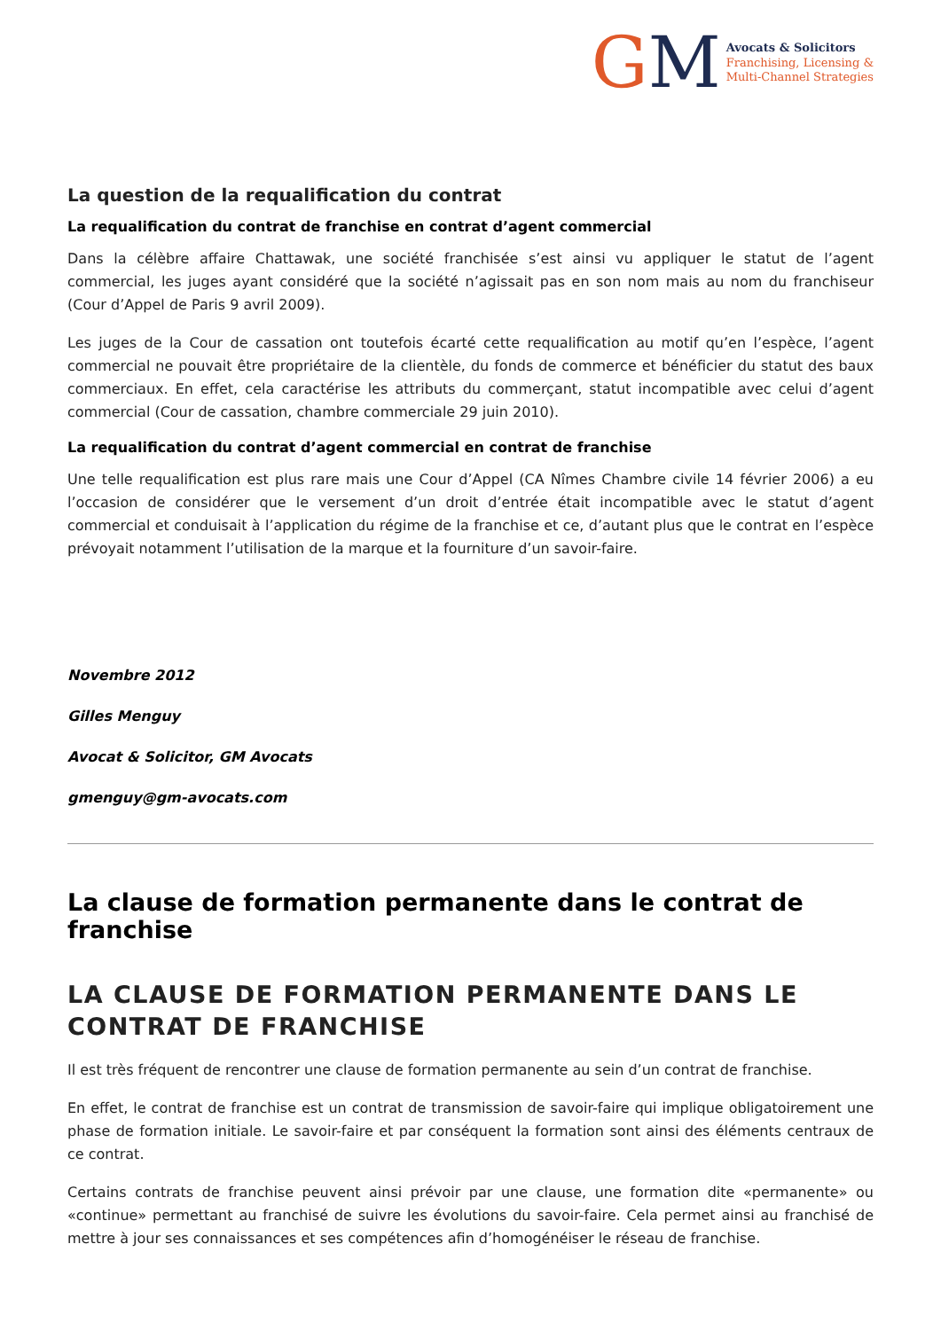GM
Avocats & Solicitors
Franchising, Licensing &
Multi-Channel Strategies
La question de la requalification du contrat
La requalification du contrat de franchise en contrat d’agent commercial
Dans la célèbre affaire Chattawak, une société franchisée s’est ainsi vu appliquer le statut de l’agent commercial, les juges ayant considéré que la société n’agissait pas en son nom mais au nom du franchiseur (Cour d’Appel de Paris 9 avril 2009).
Les juges de la Cour de cassation ont toutefois écarté cette requalification au motif qu’en l’espèce, l’agent commercial ne pouvait être propriétaire de la clientèle, du fonds de commerce et bénéficier du statut des baux commerciaux. En effet, cela caractérise les attributs du commerçant, statut incompatible avec celui d’agent commercial (Cour de cassation, chambre commerciale 29 juin 2010).
La requalification du contrat d’agent commercial en contrat de franchise
Une telle requalification est plus rare mais une Cour d’Appel (CA Nîmes Chambre civile 14 février 2006) a eu l’occasion de considérer que le versement d’un droit d’entrée était incompatible avec le statut d’agent commercial et conduisait à l’application du régime de la franchise et ce, d’autant plus que le contrat en l’espèce prévoyait notamment l’utilisation de la marque et la fourniture d’un savoir-faire.
Novembre 2012
Gilles Menguy
Avocat & Solicitor, GM Avocats
gmenguy@gm-avocats.com
La clause de formation permanente dans le contrat de franchise
LA CLAUSE DE FORMATION PERMANENTE DANS LE CONTRAT DE FRANCHISE
Il est très fréquent de rencontrer une clause de formation permanente au sein d’un contrat de franchise.
En effet, le contrat de franchise est un contrat de transmission de savoir-faire qui implique obligatoirement une phase de formation initiale. Le savoir-faire et par conséquent la formation sont ainsi des éléments centraux de ce contrat.
Certains contrats de franchise peuvent ainsi prévoir par une clause, une formation dite «permanente» ou «continue» permettant au franchisé de suivre les évolutions du savoir-faire. Cela permet ainsi au franchisé de mettre à jour ses connaissances et ses compétences afin d’homogénéiser le réseau de franchise.